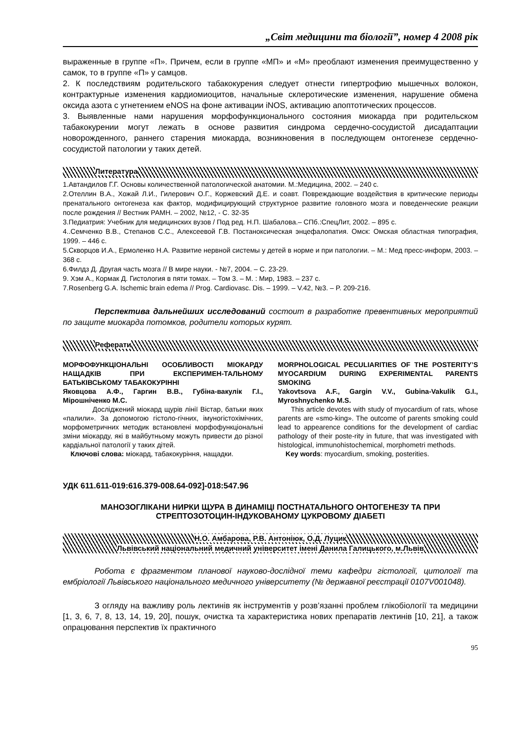„Світ медицини та біології”, номер 4 2008 рік
выраженные в группе «П». Причем, если в группе «МП» и «М» преоблают изменения преимущественно у самок, то в группе «П» у самцов.
2. К последствиям родительского табакокурения следует отнести гипертрофию мышечных волокон, контрактурные изменения кардиомиоцитов, начальные склеротические изменения, нарушение обмена оксида азота с угнетением eNOS на фоне активации iNOS, активацию апоптотических процессов.
3. Выявленные нами нарушения морфофункционального состояния миокарда при родительском табакокурении могут лежать в основе развития синдрома сердечно-сосудистой дисадаптации новорожденного, раннего старения миокарда, возникновения в последующем онтогенезе сердечно-сосудистой патологии у таких детей.
Литература
1.Автандилов Г.Г. Основы количественной патологической анатомии. М.:Медицина, 2002. – 240 с.
2.Отеллин В.А., Хожай Л.И., Гилерович О.Г., Коржевский Д.Е. и соавт. Повреждающие воздействия в критические периоды пренатального онтогенеза как фактор, модифицирующий структурное развитие головного мозга и поведенческие реакции после рождения // Вестник РАМН. – 2002, №12, - С. 32-35
3.Педиатрия: Учебник для медицинских вузов / Под ред. Н.П. Шабалова.– СПб.:СпецЛит, 2002. – 895 с.
4..Семченко В.В., Степанов С.С., Алексеевой Г.В. Постаноксическая энцефалопатия. Омск: Омская областная типография, 1999. – 446 с.
5.Скворцов И.А., Ермоленко Н.А. Развитие нервной системы у детей в норме и при патологии. – М.: Мед пресс-информ, 2003. – 368 с.
6.Филдз Д. Другая часть мозга // В мире науки. - №7, 2004. – С. 23-29.
9. Хэм А., Кормак Д. Гистология в пяти томах. – Том 3. – М. : Мир, 1983. – 237 с.
7.Rosenberg G.A. Ischemic brain edema // Prog. Cardiovasc. Dis. – 1999. – V.42, №3. – P. 209-216.
Перспектива дальнейших исследований состоит в разработке превентивных мероприятий по защите миокарда потомков, родители которых курят.
Реферати
МОРФОФУНКЦІОНАЛЬНІ ОСОБЛИВОСТІ МІОКАРДУ НАЩАДКІВ ПРИ ЕКСПЕРИМЕН-ТАЛЬНОМУ БАТЬКІВСЬКОМУ ТАБАКОКУРІННІ
Яковцова А.Ф., Гаргин В.В., Губіна-вакулік Г.І., Мірошніченко М.С.
Досліджений міокард щурів лінії Вістар, батьки яких «палили». За допомогою гістоло-гічних, імуногістохімічних, морфометричних методик встановлені морфофункціональні зміни міокарду, які в майбутньому можуть привести до різної кардіальної патології у таких дітей.
Ключові слова: міокард, табакокуріння, нащадки.
MORPHOLOGICAL PECULIARITIES OF THE POSTERITY’S MYOCARDIUM DURING EXPERIMENTAL PARENTS SMOKING
Yakovtsova A.F., Gargin V.V., Gubina-Vakulik G.I., Myroshnychenko M.S.
This article devotes with study of myocardium of rats, whose parents are «smo-king». The outcome of parents smoking could lead to appearence conditions for the development of cardiac pathology of their poste-rity in future, that was investigated with histological, immunohistochemical, morphometri methods.
Key words: myocardium, smoking, posterities.
УДК 611.611-019:616.379-008.64-092]-018:547.96
МАНОЗОГЛІКАНИ НИРКИ ЩУРА В ДИНАМІЦІ ПОСТНАТАЛЬНОГО ОНТОГЕНЕЗУ ТА ПРИ СТРЕПТОЗОТОЦИН-ІНДУКОВАНОМУ ЦУКРОВОМУ ДІАБЕТІ
Н.О. Амбарова, Р.В. Антоніюк, О.Д. Луцик
Львівський національний медичний університет імені Данила Галицького, м.Львів
Робота є фрагментом планової науково-дослідної теми кафедри гістології, цитології та ембріології Львівського національного медичного університету (№ державної реєстрації 0107V001048).
З огляду на важливу роль лектинів як інструментів у розв’язанні проблем глікобіології та медицини [1, 3, 6, 7, 8, 13, 14, 19, 20], пошук, очистка та характеристика нових препаратів лектинів [10, 21], а також опрацювання перспектив їх практичного
95